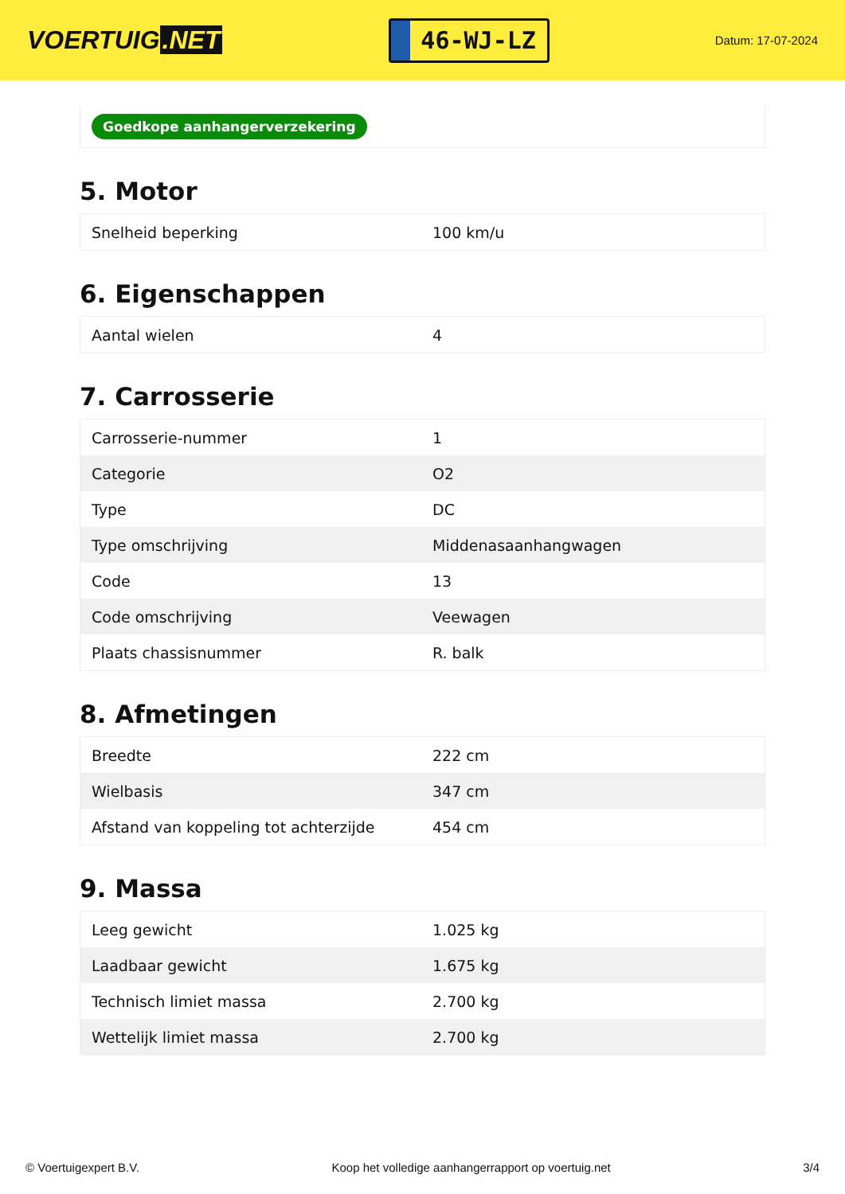VOERTUIG.NET
46-WJ-LZ
Datum: 17-07-2024
Goedkope aanhangerverzekering
5. Motor
| Snelheid beperking | 100 km/u |
6. Eigenschappen
| Aantal wielen | 4 |
7. Carrosserie
| Carrosserie-nummer | 1 |
| Categorie | O2 |
| Type | DC |
| Type omschrijving | Middenasaanhangwagen |
| Code | 13 |
| Code omschrijving | Veewagen |
| Plaats chassisnummer | R. balk |
8. Afmetingen
| Breedte | 222 cm |
| Wielbasis | 347 cm |
| Afstand van koppeling tot achterzijde | 454 cm |
9. Massa
| Leeg gewicht | 1.025 kg |
| Laadbaar gewicht | 1.675 kg |
| Technisch limiet massa | 2.700 kg |
| Wettelijk limiet massa | 2.700 kg |
© Voertuigexpert B.V. Koop het volledige aanhangerrapport op voertuig.net 3/4